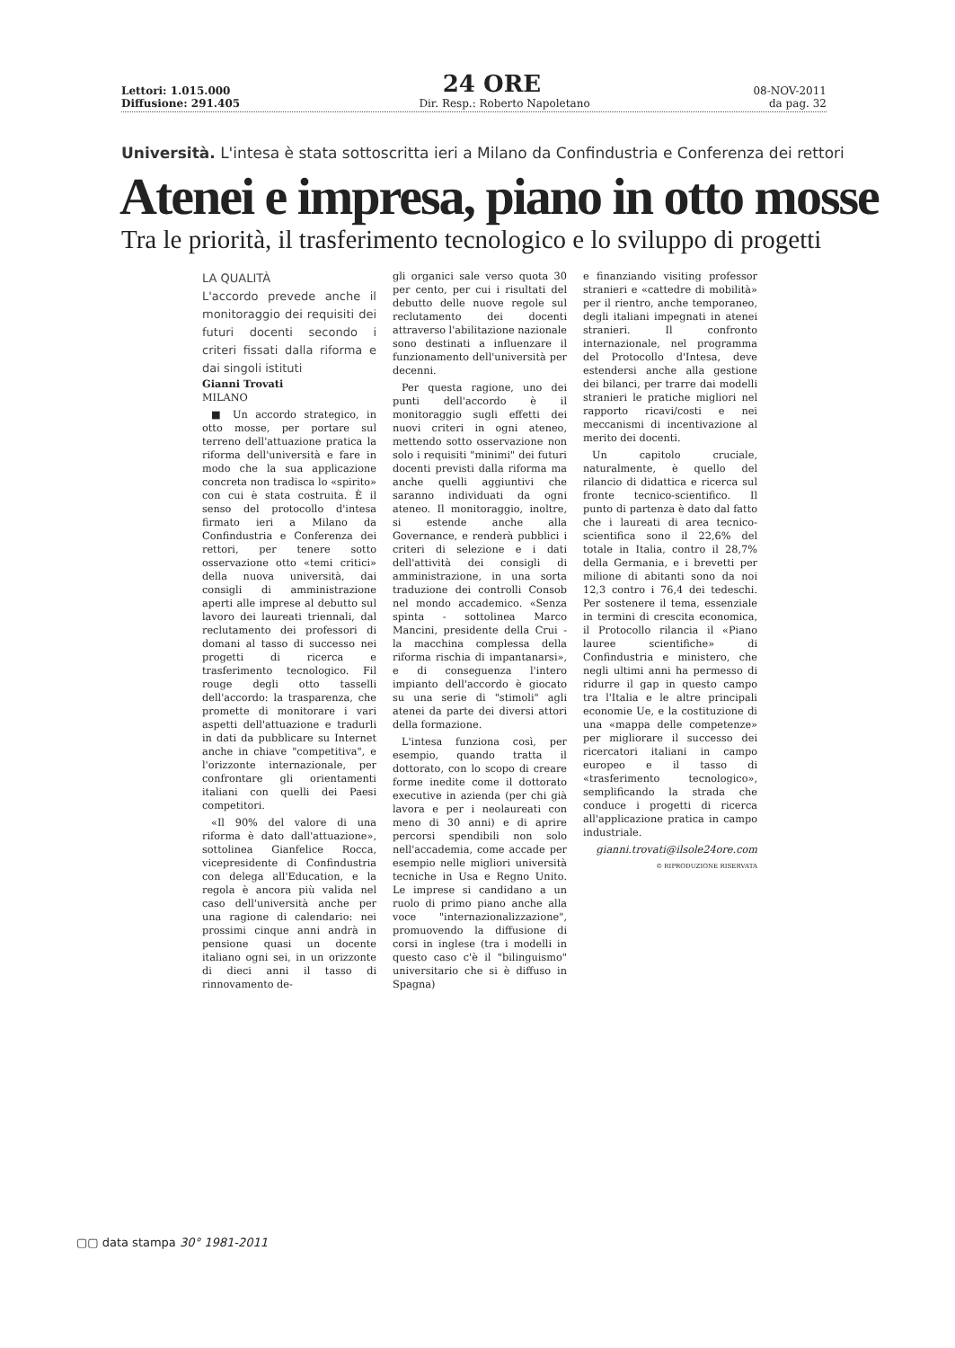Lettori: 1.015.000 24 ORE 08-NOV-2011
Diffusione: 291.405 Dir. Resp.: Roberto Napoletano da pag. 32
Università. L'intesa è stata sottoscritta ieri a Milano da Confindustria e Conferenza dei rettori
Atenei e impresa, piano in otto mosse
Tra le priorità, il trasferimento tecnologico e lo sviluppo di progetti
LA QUALITÀ
L'accordo prevede anche il monitoraggio dei requisiti dei futuri docenti secondo i criteri fissati dalla riforma e dai singoli istituti
Gianni Trovati
MILANO
■ Un accordo strategico, in otto mosse, per portare sul terreno dell'attuazione pratica la riforma dell'università e fare in modo che la sua applicazione concreta non tradisca lo «spirito» con cui è stata costruita. È il senso del protocollo d'intesa firmato ieri a Milano da Confindustria e Conferenza dei rettori, per tenere sotto osservazione otto «temi critici» della nuova università, dai consigli di amministrazione aperti alle imprese al debutto sul lavoro dei laureati triennali, dal reclutamento dei professori di domani al tasso di successo nei progetti di ricerca e trasferimento tecnologico. Fil rouge degli otto tasselli dell'accordo: la trasparenza, che promette di monitorare i vari aspetti dell'attuazione e tradurli in dati da pubblicare su Internet anche in chiave "competitiva", e l'orizzonte internazionale, per confrontare gli orientamenti italiani con quelli dei Paesi competitori.
«Il 90% del valore di una riforma è dato dall'attuazione», sottolinea Gianfelice Rocca, vicepresidente di Confindustria con delega all'Education, e la regola è ancora più valida nel caso dell'università anche per una ragione di calendario: nei prossimi cinque anni andrà in pensione quasi un docente italiano ogni sei, in un orizzonte di dieci anni il tasso di rinnovamento de-
gli organici sale verso quota 30 per cento, per cui i risultati del debutto delle nuove regole sul reclutamento dei docenti attraverso l'abilitazione nazionale sono destinati a influenzare il funzionamento dell'università per decenni.
Per questa ragione, uno dei punti dell'accordo è il monitoraggio sugli effetti dei nuovi criteri in ogni ateneo, mettendo sotto osservazione non solo i requisiti "minimi" dei futuri docenti previsti dalla riforma ma anche quelli aggiuntivi che saranno individuati da ogni ateneo. Il monitoraggio, inoltre, si estende anche alla Governance, e renderà pubblici i criteri di selezione e i dati dell'attività dei consigli di amministrazione, in una sorta traduzione dei controlli Consob nel mondo accademico. «Senza spinta - sottolinea Marco Mancini, presidente della Crui - la macchina complessa della riforma rischia di impantanarsi», e di conseguenza l'intero impianto dell'accordo è giocato su una serie di "stimoli" agli atenei da parte dei diversi attori della formazione.
L'intesa funziona così, per esempio, quando tratta il dottorato, con lo scopo di creare forme inedite come il dottorato executive in azienda (per chi già lavora e per i neolaureati con meno di 30 anni) e di aprire percorsi spendibili non solo nell'accademia, come accade per esempio nelle migliori università tecniche in Usa e Regno Unito. Le imprese si candidano a un ruolo di primo piano anche alla voce "internazionalizzazione", promuovendo la diffusione di corsi in inglese (tra i modelli in questo caso c'è il "bilinguismo" universitario che si è diffuso in Spagna)
e finanziando visiting professor stranieri e «cattedre di mobilità» per il rientro, anche temporaneo, degli italiani impegnati in atenei stranieri. Il confronto internazionale, nel programma del Protocollo d'Intesa, deve estendersi anche alla gestione dei bilanci, per trarre dai modelli stranieri le pratiche migliori nel rapporto ricavi/costi e nei meccanismi di incentivazione al merito dei docenti.
Un capitolo cruciale, naturalmente, è quello del rilancio di didattica e ricerca sul fronte tecnico-scientifico. Il punto di partenza è dato dal fatto che i laureati di area tecnico-scientifica sono il 22,6% del totale in Italia, contro il 28,7% della Germania, e i brevetti per milione di abitanti sono da noi 12,3 contro i 76,4 dei tedeschi. Per sostenere il tema, essenziale in termini di crescita economica, il Protocollo rilancia il «Piano lauree scientifiche» di Confindustria e ministero, che negli ultimi anni ha permesso di ridurre il gap in questo campo tra l'Italia e le altre principali economie Ue, e la costituzione di una «mappa delle competenze» per migliorare il successo dei ricercatori italiani in campo europeo e il tasso di «trasferimento tecnologico», semplificando la strada che conduce i progetti di ricerca all'applicazione pratica in campo industriale.
gianni.trovati@ilsole24ore.com
© RIPRODUZIONE RISERVATA
▢▢ data stampa 30° 1981-2011